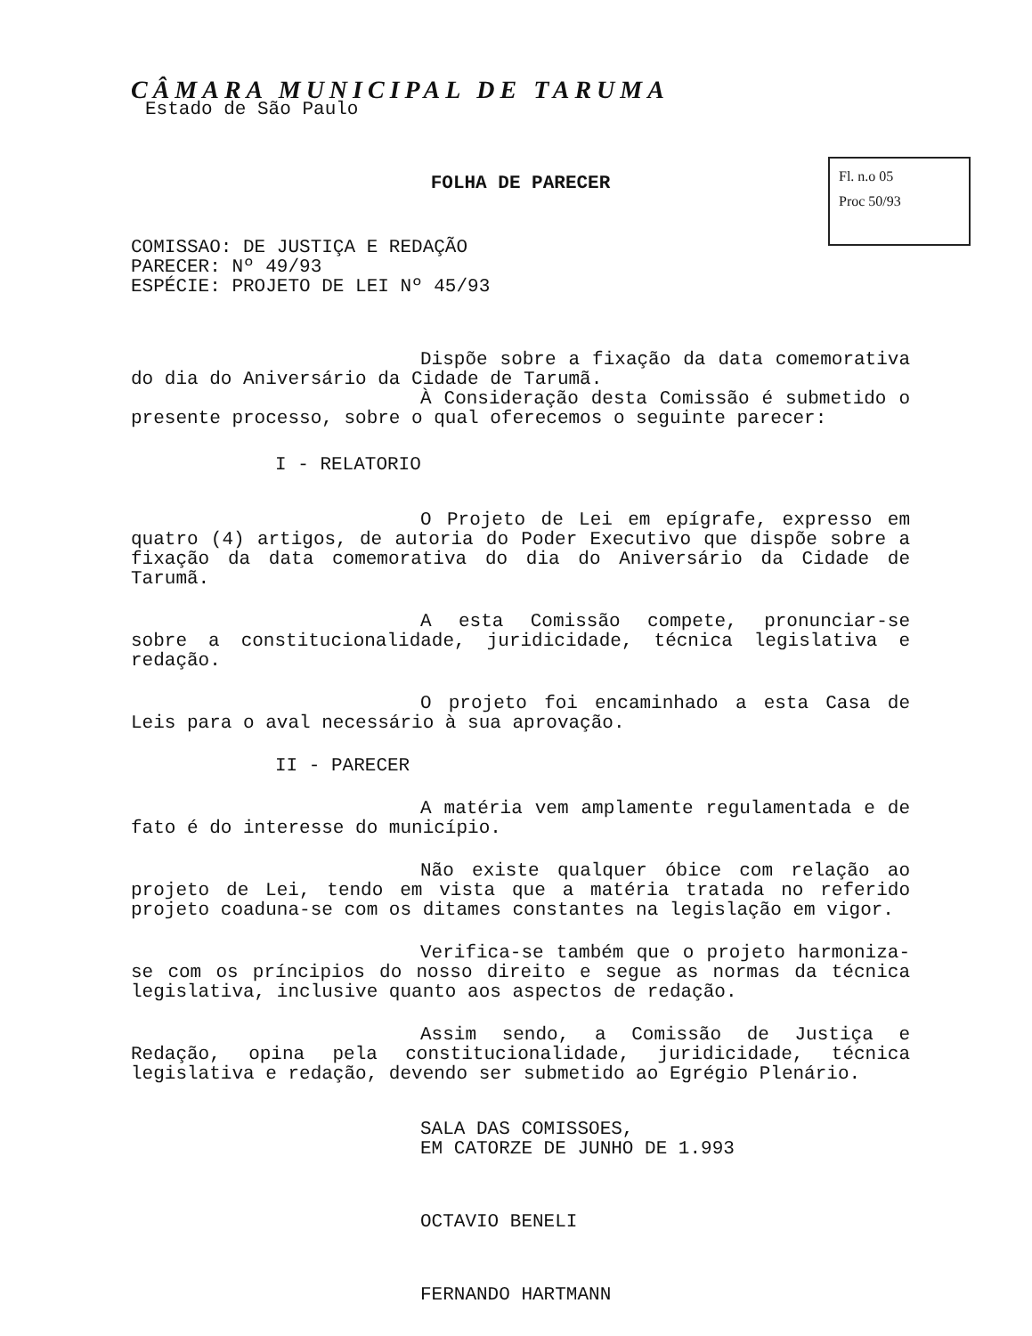Fl. n.o 05
Proc 50/93
CÂMARA MUNICIPAL DE TARUMA
Estado de São Paulo
FOLHA DE PARECER
COMISSAO: DE JUSTIÇA E REDAÇÃO
PARECER: Nº 49/93
ESPÉCIE: PROJETO DE LEI Nº 45/93
Dispõe sobre a fixação da data comemorativa do dia do Aniversário da Cidade de Tarumã.
À Consideração desta Comissão é submetido o presente processo, sobre o qual oferecemos o seguinte parecer:
I - RELATORIO
O Projeto de Lei em epígrafe, expresso em quatro (4) artigos, de autoria do Poder Executivo que dispõe sobre a fixação da data comemorativa do dia do Aniversário da Cidade de Tarumã.
A esta Comissão compete, pronunciar-se sobre a constitucionalidade, juridicidade, técnica legislativa e redação.
O projeto foi encaminhado a esta Casa de Leis para o aval necessário à sua aprovação.
II - PARECER
A matéria vem amplamente regulamentada e de fato é do interesse do município.
Não existe qualquer óbice com relação ao projeto de Lei, tendo em vista que a matéria tratada no referido projeto coaduna-se com os ditames constantes na legislação em vigor.
Verifica-se também que o projeto harmoniza-se com os príncipios do nosso direito e segue as normas da técnica legislativa, inclusive quanto aos aspectos de redação.
Assim sendo, a Comissão de Justiça e Redação, opina pela constitucionalidade, juridicidade, técnica legislativa e redação, devendo ser submetido ao Egrégio Plenário.
SALA DAS COMISSOES,
EM CATORZE DE JUNHO DE 1.993
OCTAVIO BENELI
FERNANDO HARTMANN